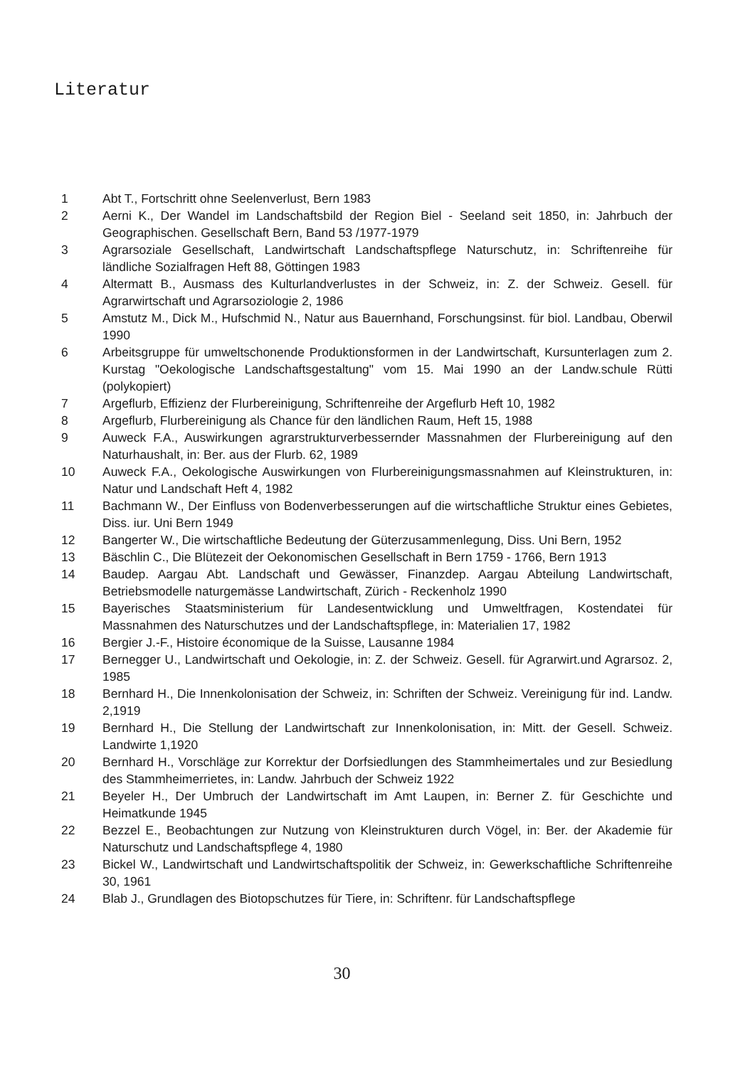Literatur
1 Abt T., Fortschritt ohne Seelenverlust, Bern 1983
2 Aerni K., Der Wandel im Landschaftsbild der Region Biel - Seeland seit 1850, in: Jahrbuch der Geographischen. Gesellschaft Bern, Band 53 /1977-1979
3 Agrarsoziale Gesellschaft, Landwirtschaft Landschaftspflege Naturschutz, in: Schriftenreihe für ländliche Sozialfragen Heft 88, Göttingen 1983
4 Altermatt B., Ausmass des Kulturlandverlustes in der Schweiz, in: Z. der Schweiz. Gesell. für Agrarwirtschaft und Agrarsoziologie 2, 1986
5 Amstutz M., Dick M., Hufschmid N., Natur aus Bauernhand, Forschungsinst. für biol. Landbau, Oberwil 1990
6 Arbeitsgruppe für umweltschonende Produktionsformen in der Landwirtschaft, Kursunterlagen zum 2. Kurstag "Oekologische Landschaftsgestaltung" vom 15. Mai 1990 an der Landw.schule Rütti (polykopiert)
7 Argeflurb, Effizienz der Flurbereinigung, Schriftenreihe der Argeflurb Heft 10, 1982
8 Argeflurb, Flurbereinigung als Chance für den ländlichen Raum, Heft 15, 1988
9 Auweck F.A., Auswirkungen agrarstrukturverbessernder Massnahmen der Flurbereinigung auf den Naturhaushalt, in: Ber. aus der Flurb. 62, 1989
10 Auweck F.A., Oekologische Auswirkungen von Flurbereinigungsmassnahmen auf Kleinstrukturen, in: Natur und Landschaft Heft 4, 1982
11 Bachmann W., Der Einfluss von Bodenverbesserungen auf die wirtschaftliche Struktur eines Gebietes, Diss. iur. Uni Bern 1949
12 Bangerter W., Die wirtschaftliche Bedeutung der Güterzusammenlegung, Diss. Uni Bern, 1952
13 Bäschlin C., Die Blütezeit der Oekonomischen Gesellschaft in Bern 1759 - 1766, Bern 1913
14 Baudep. Aargau Abt. Landschaft und Gewässer, Finanzdep. Aargau Abteilung Landwirtschaft, Betriebsmodelle naturgemässe Landwirtschaft, Zürich - Reckenholz 1990
15 Bayerisches Staatsministerium für Landesentwicklung und Umweltfragen, Kostendatei für Massnahmen des Naturschutzes und der Landschaftspflege, in: Materialien 17, 1982
16 Bergier J.-F., Histoire économique de la Suisse, Lausanne 1984
17 Bernegger U., Landwirtschaft und Oekologie, in: Z. der Schweiz. Gesell. für Agrarwirt.und Agrarsoz. 2, 1985
18 Bernhard H., Die Innenkolonisation der Schweiz, in: Schriften der Schweiz. Vereinigung für ind. Landw. 2,1919
19 Bernhard H., Die Stellung der Landwirtschaft zur Innenkolonisation, in: Mitt. der Gesell. Schweiz. Landwirte 1,1920
20 Bernhard H., Vorschläge zur Korrektur der Dorfsiedlungen des Stammheimertales und zur Besiedlung des Stammheimerrietes, in: Landw. Jahrbuch der Schweiz 1922
21 Beyeler H., Der Umbruch der Landwirtschaft im Amt Laupen, in: Berner Z. für Geschichte und Heimatkunde 1945
22 Bezzel E., Beobachtungen zur Nutzung von Kleinstrukturen durch Vögel, in: Ber. der Akademie für Naturschutz und Landschaftspflege 4, 1980
23 Bickel W., Landwirtschaft und Landwirtschaftspolitik der Schweiz, in: Gewerkschaftliche Schriftenreihe 30, 1961
24 Blab J., Grundlagen des Biotopschutzes für Tiere, in: Schriftenr. für Landschaftspflege
30